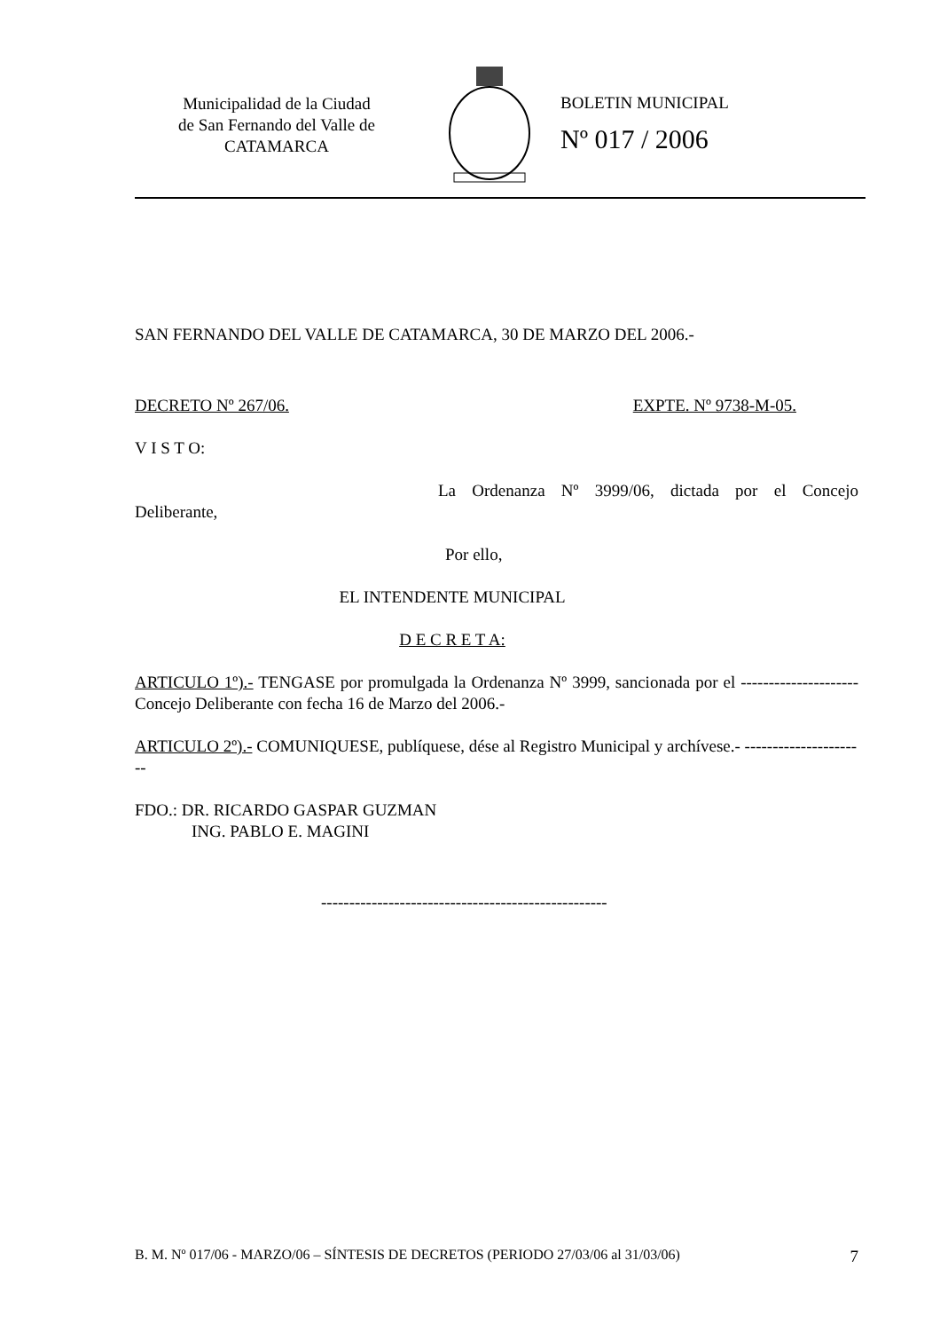Municipalidad de la Ciudad
de San Fernando del Valle de
CATAMARCA
BOLETIN MUNICIPAL
Nº 017 / 2006
SAN FERNANDO DEL VALLE DE CATAMARCA, 30 DE MARZO DEL 2006.-
DECRETO Nº 267/06. EXPTE. Nº 9738-M-05.
V I S T O:
La Ordenanza Nº 3999/06, dictada por el Concejo Deliberante,
Por ello,
EL INTENDENTE MUNICIPAL
D E C R E T A:
ARTICULO 1º).- TENGASE por promulgada la Ordenanza Nº 3999, sancionada por el --------------------- Concejo Deliberante con fecha 16 de Marzo del 2006.-
ARTICULO 2º).- COMUNIQUESE, publíquese, dése al Registro Municipal y archívese.- ----------------------
FDO.: DR. RICARDO GASPAR GUZMAN
ING. PABLO E. MAGINI
---------------------------------------------------
B. M. Nº 017/06 - MARZO/06 – SÍNTESIS DE DECRETOS (PERIODO 27/03/06 al 31/03/06) 7